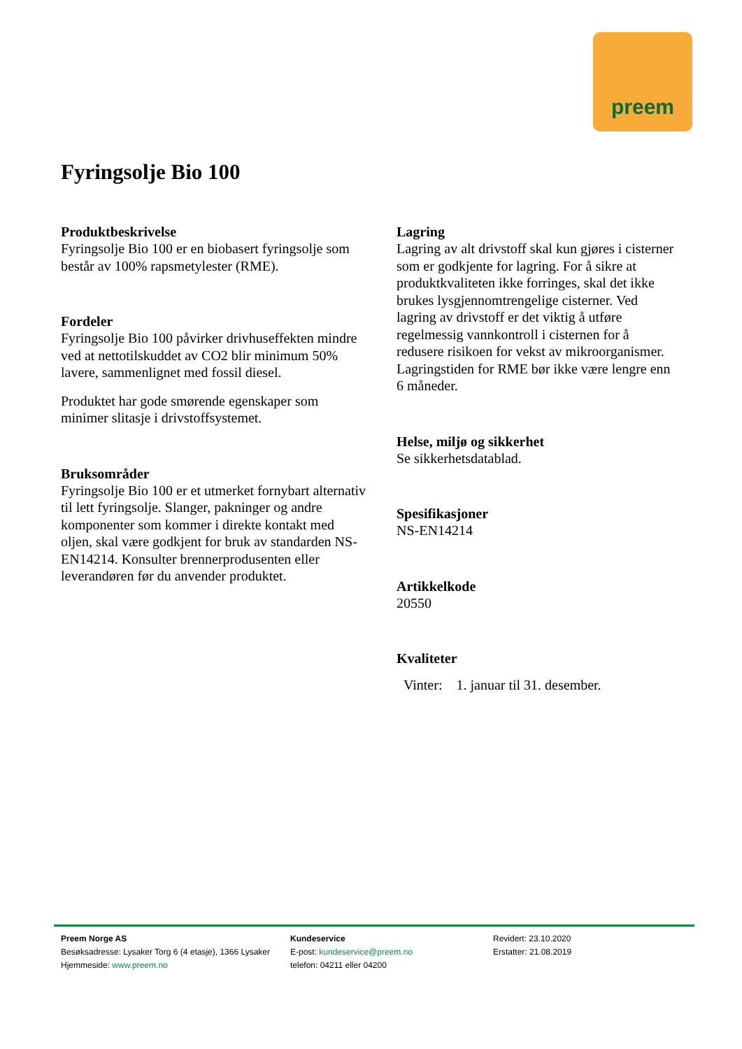preem
Fyringsolje Bio 100
Produktbeskrivelse
Fyringsolje Bio 100 er en biobasert fyringsolje som består av 100% rapsmetylester (RME).
Fordeler
Fyringsolje Bio 100 påvirker drivhuseffekten mindre ved at nettotilskuddet av CO2 blir minimum 50% lavere, sammenlignet med fossil diesel.
Produktet har gode smørende egenskaper som minimer slitasje i drivstoffsystemet.
Bruksområder
Fyringsolje Bio 100 er et utmerket fornybart alternativ til lett fyringsolje. Slanger, pakninger og andre komponenter som kommer i direkte kontakt med oljen, skal være godkjent for bruk av standarden NS-EN14214. Konsulter brennerprodusenten eller leverandøren før du anvender produktet.
Lagring
Lagring av alt drivstoff skal kun gjøres i cisterner som er godkjente for lagring. For å sikre at produktkvaliteten ikke forringes, skal det ikke brukes lysgjennomtrengelige cisterner. Ved lagring av drivstoff er det viktig å utføre regelmessig vannkontroll i cisternen for å redusere risikoen for vekst av mikroorganismer. Lagringstiden for RME bør ikke være lengre enn 6 måneder.
Helse, miljø og sikkerhet
Se sikkerhetsdatablad.
Spesifikasjoner
NS-EN14214
Artikkelkode
20550
Kvaliteter
Vinter: 1. januar til 31. desember.
Preem Norge AS
Besøksadresse: Lysaker Torg 6 (4 etasje), 1366 Lysaker
Hjemmeside: www.preem.no
Kundeservice
E-post: kundeservice@preem.no
telefon: 04211 eller 04200
Revidert: 23.10.2020
Erstatter: 21.08.2019